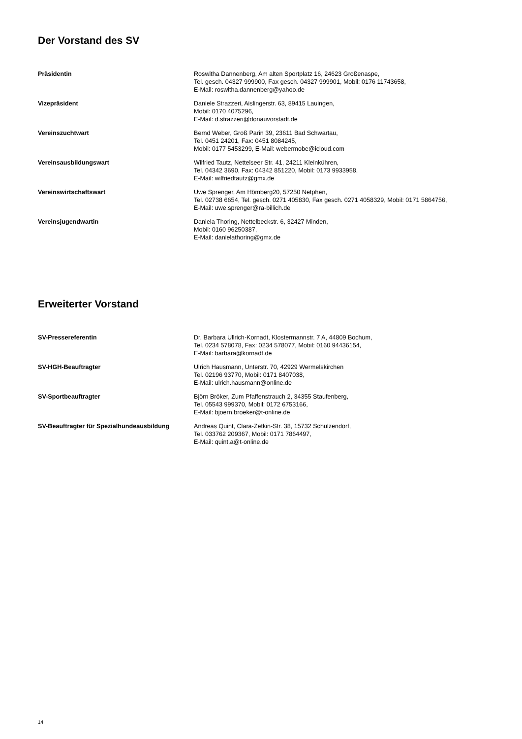Der Vorstand des SV
| Präsidentin | Roswitha Dannenberg, Am alten Sportplatz 16, 24623 Großenaspe, Tel. gesch. 04327 999900, Fax gesch. 04327 999901, Mobil: 0176 11743658, E-Mail: roswitha.dannenberg@yahoo.de |
| Vizepräsident | Daniele Strazzeri, Aislingerstr. 63, 89415 Lauingen, Mobil: 0170 4075296, E-Mail: d.strazzeri@donauvorstadt.de |
| Vereinszuchtwart | Bernd Weber, Groß Parin 39, 23611 Bad Schwartau, Tel. 0451 24201, Fax: 0451 8084245, Mobil: 0177 5453299, E-Mail: webermobe@icloud.com |
| Vereinsausbildungswart | Wilfried Tautz, Nettelseer Str. 41, 24211 Kleinkühren, Tel. 04342 3690, Fax: 04342 851220, Mobil: 0173 9933958, E-Mail: wilfriedtautz@gmx.de |
| Vereinswirtschaftswart | Uwe Sprenger, Am Hömberg20, 57250 Netphen, Tel. 02738 6654, Tel. gesch. 0271 405830, Fax gesch. 0271 4058329, Mobil: 0171 5864756, E-Mail: uwe.sprenger@ra-billich.de |
| Vereinsjugendwartin | Daniela Thoring, Nettelbeckstr. 6, 32427 Minden, Mobil: 0160 96250387, E-Mail: danielathoring@gmx.de |
Erweiterter Vorstand
| SV-Pressereferentin | Dr. Barbara Ullrich-Kornadt, Klostermannstr. 7 A, 44809 Bochum, Tel. 0234 578078, Fax: 0234 578077, Mobil: 0160 94436154, E-Mail: barbara@kornadt.de |
| SV-HGH-Beauftragter | Ulrich Hausmann, Unterstr. 70, 42929 Wermelskirchen Tel. 02196 93770, Mobil: 0171 8407038, E-Mail: ulrich.hausmann@online.de |
| SV-Sportbeauftragter | Björn Bröker, Zum Pfaffenstrauch 2, 34355 Staufenberg, Tel. 05543 999370, Mobil: 0172 6753166, E-Mail: bjoern.broeker@t-online.de |
| SV-Beauftragter für Spezialhundeausbildung | Andreas Quint, Clara-Zetkin-Str. 38, 15732 Schulzendorf, Tel. 033762 209367, Mobil: 0171 7864497, E-Mail: quint.a@t-online.de |
14